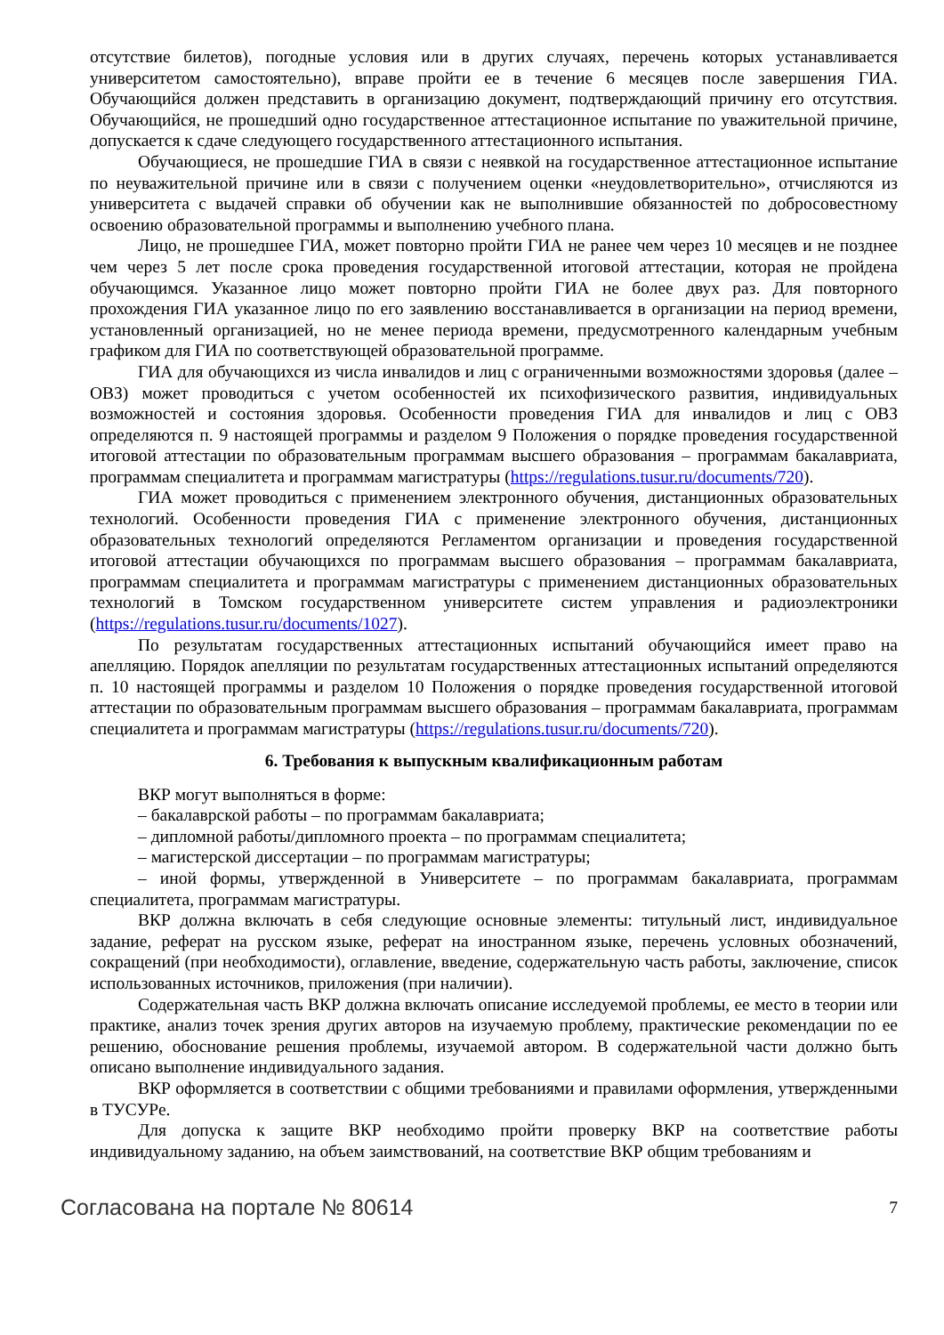отсутствие билетов), погодные условия или в других случаях, перечень которых устанавливается университетом самостоятельно), вправе пройти ее в течение 6 месяцев после завершения ГИА. Обучающийся должен представить в организацию документ, подтверждающий причину его отсутствия. Обучающийся, не прошедший одно государственное аттестационное испытание по уважительной причине, допускается к сдаче следующего государственного аттестационного испытания.
Обучающиеся, не прошедшие ГИА в связи с неявкой на государственное аттестационное испытание по неуважительной причине или в связи с получением оценки «неудовлетворительно», отчисляются из университета с выдачей справки об обучении как не выполнившие обязанностей по добросовестному освоению образовательной программы и выполнению учебного плана.
Лицо, не прошедшее ГИА, может повторно пройти ГИА не ранее чем через 10 месяцев и не позднее чем через 5 лет после срока проведения государственной итоговой аттестации, которая не пройдена обучающимся. Указанное лицо может повторно пройти ГИА не более двух раз. Для повторного прохождения ГИА указанное лицо по его заявлению восстанавливается в организации на период времени, установленный организацией, но не менее периода времени, предусмотренного календарным учебным графиком для ГИА по соответствующей образовательной программе.
ГИА для обучающихся из числа инвалидов и лиц с ограниченными возможностями здоровья (далее – ОВЗ) может проводиться с учетом особенностей их психофизического развития, индивидуальных возможностей и состояния здоровья. Особенности проведения ГИА для инвалидов и лиц с ОВЗ определяются п. 9 настоящей программы и разделом 9 Положения о порядке проведения государственной итоговой аттестации по образовательным программам высшего образования – программам бакалавриата, программам специалитета и программам магистратуры (https://regulations.tusur.ru/documents/720).
ГИА может проводиться с применением электронного обучения, дистанционных образовательных технологий. Особенности проведения ГИА с применение электронного обучения, дистанционных образовательных технологий определяются Регламентом организации и проведения государственной итоговой аттестации обучающихся по программам высшего образования – программам бакалавриата, программам специалитета и программам магистратуры с применением дистанционных образовательных технологий в Томском государственном университете систем управления и радиоэлектроники (https://regulations.tusur.ru/documents/1027).
По результатам государственных аттестационных испытаний обучающийся имеет право на апелляцию. Порядок апелляции по результатам государственных аттестационных испытаний определяются п. 10 настоящей программы и разделом 10 Положения о порядке проведения государственной итоговой аттестации по образовательным программам высшего образования – программам бакалавриата, программам специалитета и программам магистратуры (https://regulations.tusur.ru/documents/720).
6. Требования к выпускным квалификационным работам
ВКР могут выполняться в форме:
– бакалаврской работы – по программам бакалавриата;
– дипломной работы/дипломного проекта – по программам специалитета;
– магистерской диссертации – по программам магистратуры;
– иной формы, утвержденной в Университете – по программам бакалавриата, программам специалитета, программам магистратуры.
ВКР должна включать в себя следующие основные элементы: титульный лист, индивидуальное задание, реферат на русском языке, реферат на иностранном языке, перечень условных обозначений, сокращений (при необходимости), оглавление, введение, содержательную часть работы, заключение, список использованных источников, приложения (при наличии).
Содержательная часть ВКР должна включать описание исследуемой проблемы, ее место в теории или практике, анализ точек зрения других авторов на изучаемую проблему, практические рекомендации по ее решению, обоснование решения проблемы, изучаемой автором. В содержательной части должно быть описано выполнение индивидуального задания.
ВКР оформляется в соответствии с общими требованиями и правилами оформления, утвержденными в ТУСУРе.
Для допуска к защите ВКР необходимо пройти проверку ВКР на соответствие работы индивидуальному заданию, на объем заимствований, на соответствие ВКР общим требованиям и
Согласована на портале № 80614 7